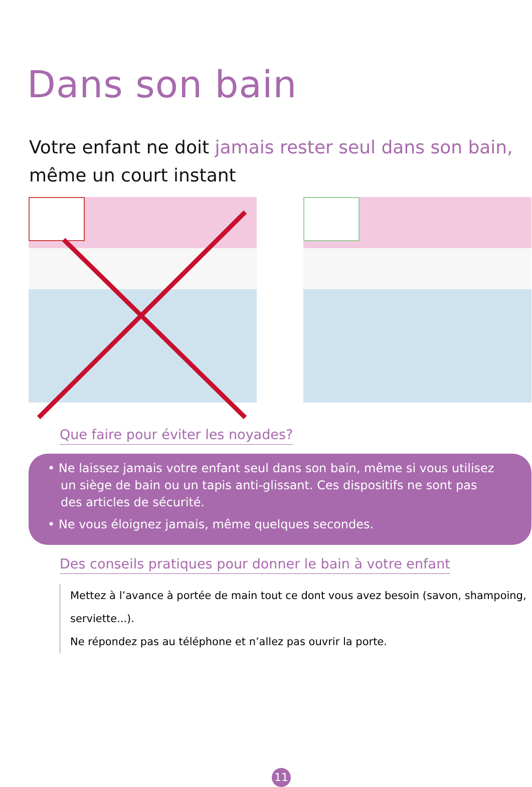Dans son bain
Votre enfant ne doit jamais rester seul dans son bain,
même un court instant
Que faire pour éviter les noyades?
• Ne laissez jamais votre enfant seul dans son bain, même si vous utilisez un siège de bain ou un tapis anti-glissant. Ces dispositifs ne sont pas des articles de sécurité.
• Ne vous éloignez jamais, même quelques secondes.
Des conseils pratiques pour donner le bain à votre enfant
Mettez à l’avance à portée de main tout ce dont vous avez besoin (savon, shampoing, serviette...).
Ne répondez pas au téléphone et n’allez pas ouvrir la porte.
11